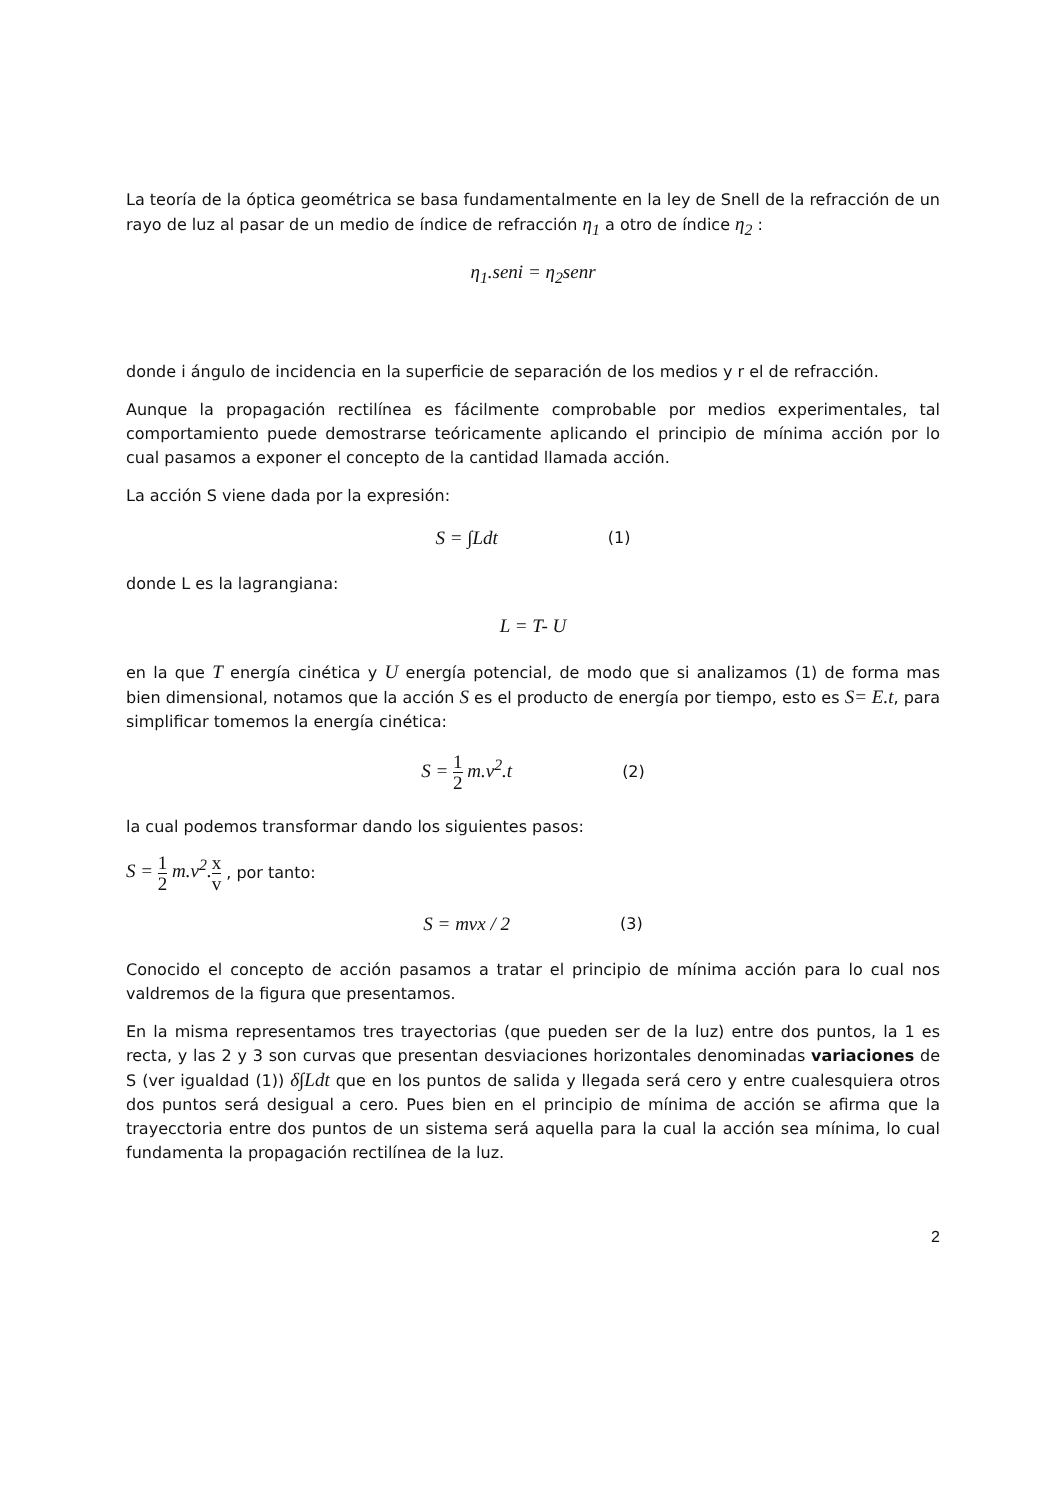La teoría de la óptica geométrica se basa fundamentalmente en la ley de Snell de la refracción de un rayo de luz al pasar de un medio de índice de refracción η<sub>1</sub> a otro de índice η<sub>2</sub> :
η<sub>1</sub>.seni = η<sub>2</sub>senr
donde i ángulo de incidencia en la superficie de separación de los medios y r el de refracción.
Aunque la propagación rectilínea es fácilmente comprobable por medios experimentales, tal comportamiento puede demostrarse teóricamente aplicando el principio de mínima acción por lo cual pasamos a exponer el concepto de la cantidad llamada acción.
La acción S viene dada por la expresión:
S = ∫Ldt (1)
donde L es la lagrangiana:
L = T- U
en la que T energía cinética y U energía potencial, de modo que si analizamos (1) de forma mas bien dimensional, notamos que la acción S es el producto de energía por tiempo, esto es S= E.t, para simplificar tomemos la energía cinética:
S = 1 2 m.v<sup>2</sup>.t (2)
la cual podemos transformar dando los siguientes pasos:
S = 1 2 m.v<sup>2</sup>.x v , por tanto:
S = mvx / 2 (3)
Conocido el concepto de acción pasamos a tratar el principio de mínima acción para lo cual nos valdremos de la figura que presentamos.
En la misma representamos tres trayectorias (que pueden ser de la luz) entre dos puntos, la 1 es recta, y las 2 y 3 son curvas que presentan desviaciones horizontales denominadas variaciones de S (ver igualdad (1)) δ∫Ldt que en los puntos de salida y llegada será cero y entre cualesquiera otros dos puntos será desigual a cero. Pues bien en el principio de mínima de acción se afirma que la trayecctoria entre dos puntos de un sistema será aquella para la cual la acción sea mínima, lo cual fundamenta la propagación rectilínea de la luz.
2